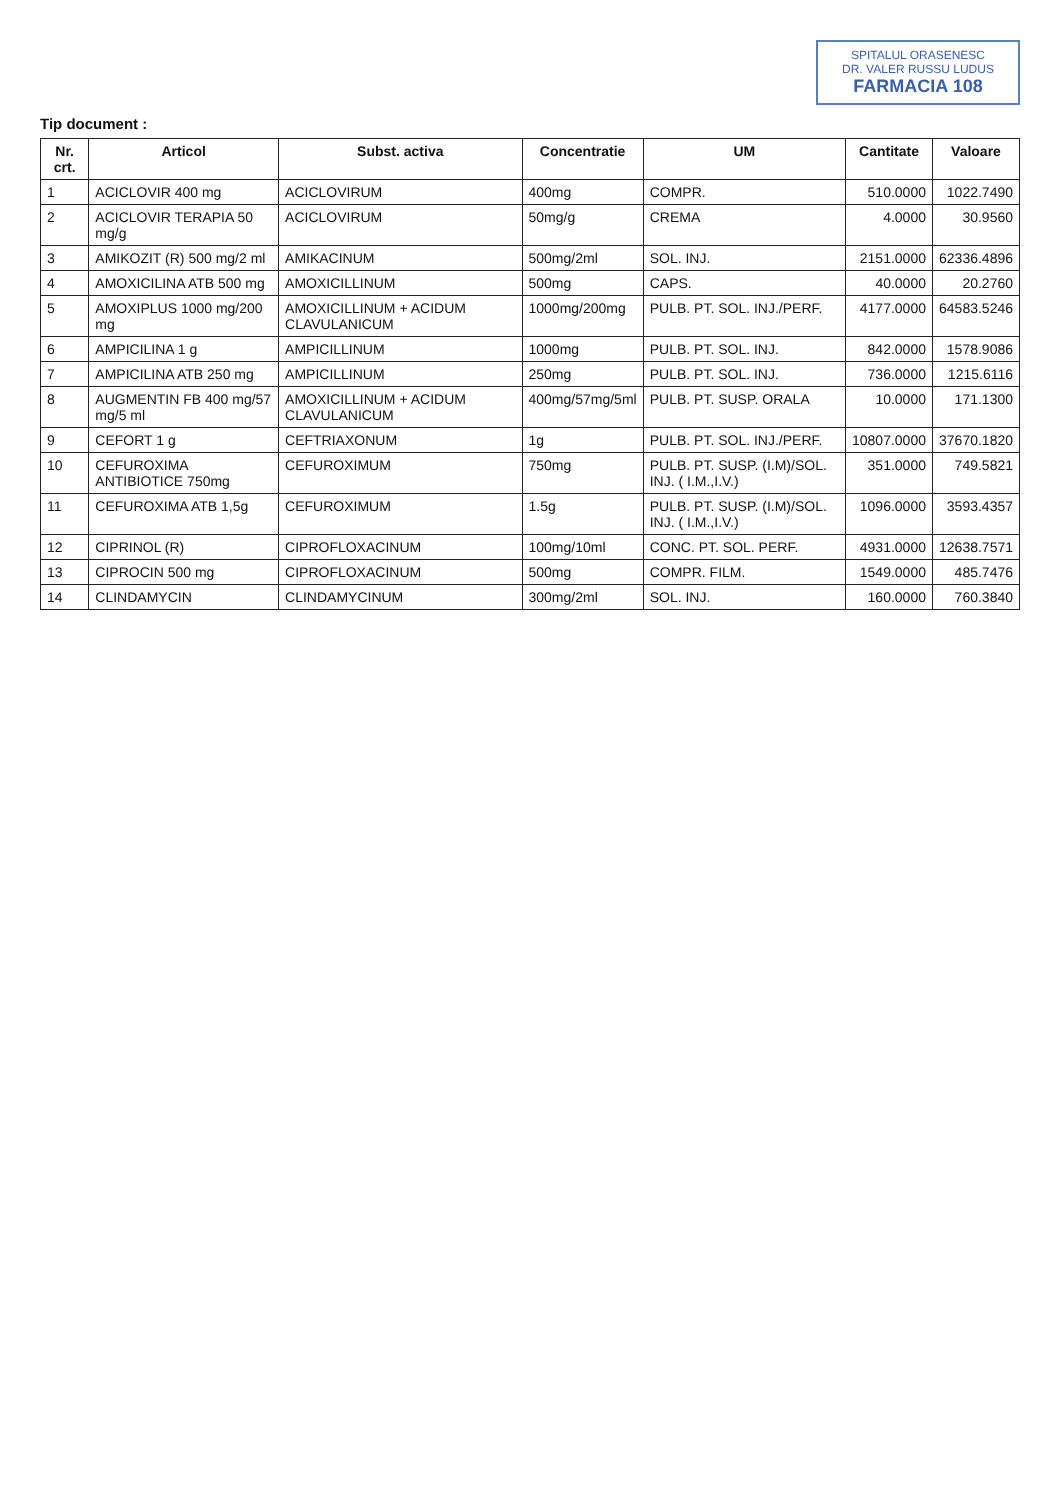SPITALUL ORASENESC
DR. VALER RUSSU LUDUS
FARMACIA 108
Tip document :
| Nr. crt. | Articol | Subst. activa | Concentratie | UM | Cantitate | Valoare |
| --- | --- | --- | --- | --- | --- | --- |
| 1 | ACICLOVIR 400 mg | ACICLOVIRUM | 400mg | COMPR. | 510.0000 | 1022.7490 |
| 2 | ACICLOVIR TERAPIA 50 mg/g | ACICLOVIRUM | 50mg/g | CREMA | 4.0000 | 30.9560 |
| 3 | AMIKOZIT (R) 500 mg/2 ml | AMIKACINUM | 500mg/2ml | SOL. INJ. | 2151.0000 | 62336.4896 |
| 4 | AMOXICILINA ATB 500 mg | AMOXICILLINUM | 500mg | CAPS. | 40.0000 | 20.2760 |
| 5 | AMOXIPLUS 1000 mg/200 mg | AMOXICILLINUM + ACIDUM CLAVULANICUM | 1000mg/200mg | PULB. PT. SOL. INJ./PERF. | 4177.0000 | 64583.5246 |
| 6 | AMPICILINA 1 g | AMPICILLINUM | 1000mg | PULB. PT. SOL. INJ. | 842.0000 | 1578.9086 |
| 7 | AMPICILINA ATB 250 mg | AMPICILLINUM | 250mg | PULB. PT. SOL. INJ. | 736.0000 | 1215.6116 |
| 8 | AUGMENTIN FB 400 mg/57 mg/5 ml | AMOXICILLINUM + ACIDUM CLAVULANICUM | 400mg/57mg/5ml | PULB. PT. SUSP. ORALA | 10.0000 | 171.1300 |
| 9 | CEFORT 1 g | CEFTRIAXONUM | 1g | PULB. PT. SOL. INJ./PERF. | 10807.0000 | 37670.1820 |
| 10 | CEFUROXIMA ANTIBIOTICE 750mg | CEFUROXIMUM | 750mg | PULB. PT. SUSP. (I.M)/SOL. INJ. ( I.M.,I.V.) | 351.0000 | 749.5821 |
| 11 | CEFUROXIMA ATB 1,5g | CEFUROXIMUM | 1.5g | PULB. PT. SUSP. (I.M)/SOL. INJ. ( I.M.,I.V.) | 1096.0000 | 3593.4357 |
| 12 | CIPRINOL (R) | CIPROFLOXACINUM | 100mg/10ml | CONC. PT. SOL. PERF. | 4931.0000 | 12638.7571 |
| 13 | CIPROCIN 500 mg | CIPROFLOXACINUM | 500mg | COMPR. FILM. | 1549.0000 | 485.7476 |
| 14 | CLINDAMYCIN | CLINDAMYCINUM | 300mg/2ml | SOL. INJ. | 160.0000 | 760.3840 |